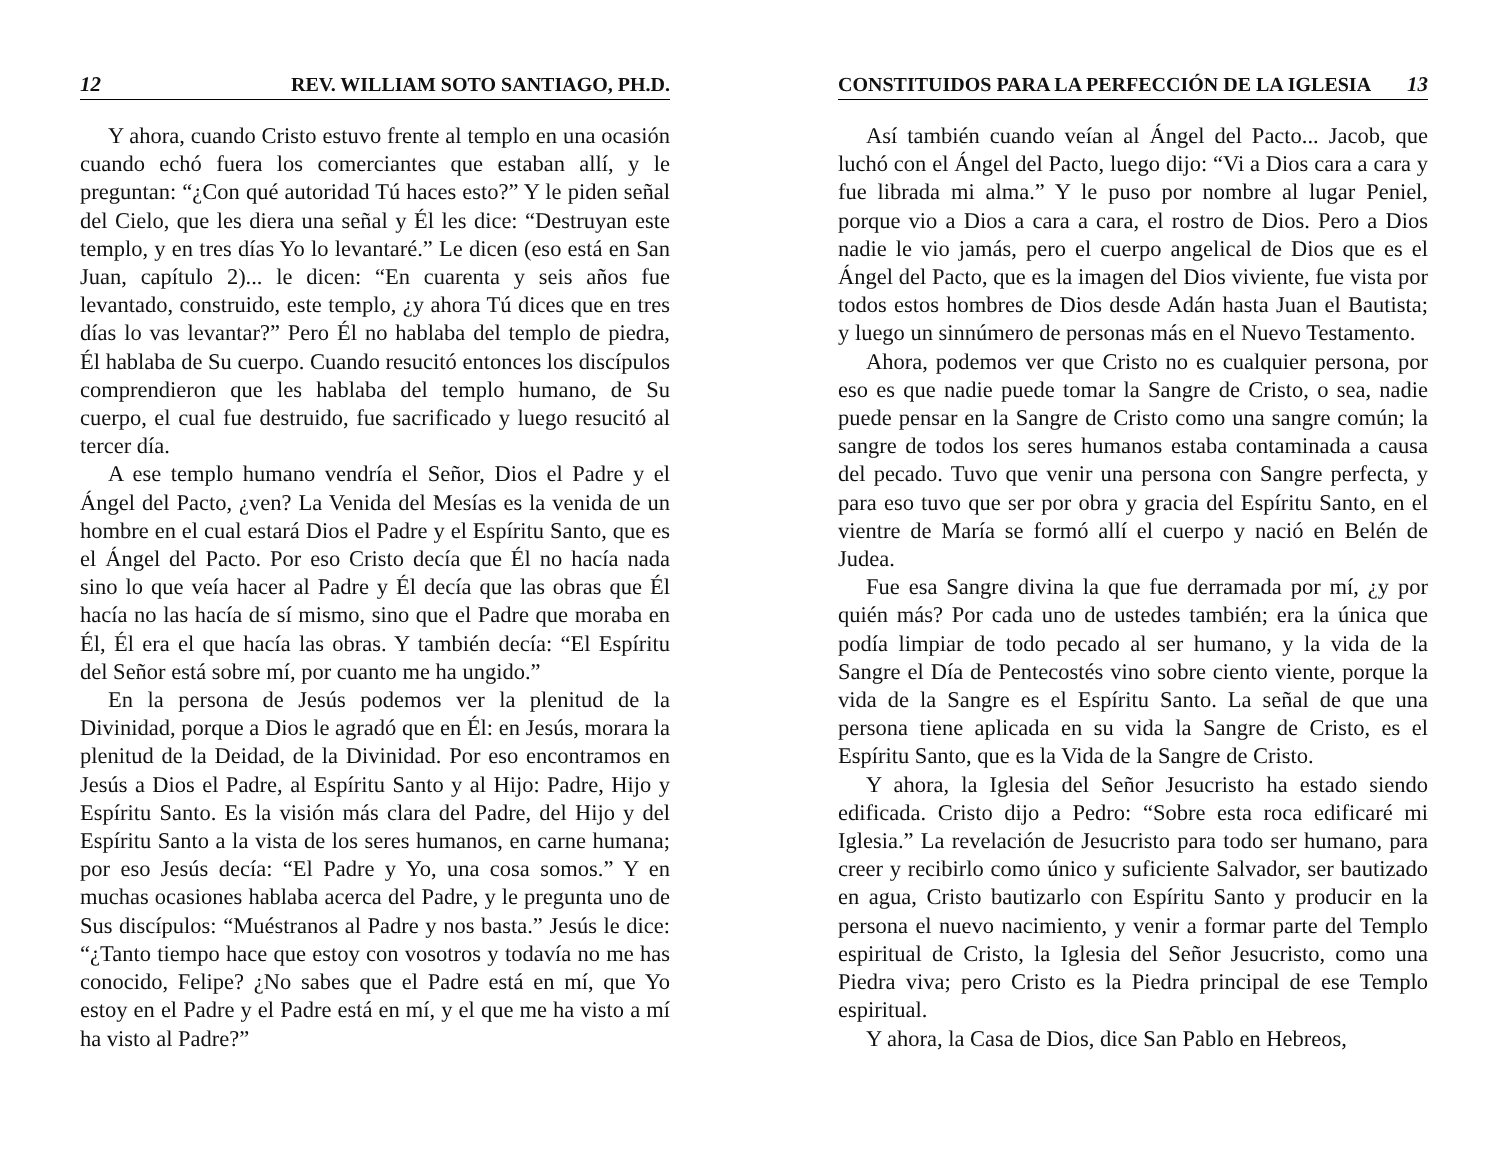12 REV. WILLIAM SOTO SANTIAGO, PH.D.
Y ahora, cuando Cristo estuvo frente al templo en una ocasión cuando echó fuera los comerciantes que estaban allí, y le preguntan: “¿Con qué autoridad Tú haces esto?” Y le piden señal del Cielo, que les diera una señal y Él les dice: “Destruyan este templo, y en tres días Yo lo levantaré.” Le dicen (eso está en San Juan, capítulo 2)... le dicen: “En cuarenta y seis años fue levantado, construido, este templo, ¿y ahora Tú dices que en tres días lo vas levantar?” Pero Él no hablaba del templo de piedra, Él hablaba de Su cuerpo. Cuando resucitó entonces los discípulos comprendieron que les hablaba del templo humano, de Su cuerpo, el cual fue destruido, fue sacrificado y luego resucitó al tercer día.
A ese templo humano vendría el Señor, Dios el Padre y el Ángel del Pacto, ¿ven? La Venida del Mesías es la venida de un hombre en el cual estará Dios el Padre y el Espíritu Santo, que es el Ángel del Pacto. Por eso Cristo decía que Él no hacía nada sino lo que veía hacer al Padre y Él decía que las obras que Él hacía no las hacía de sí mismo, sino que el Padre que moraba en Él, Él era el que hacía las obras. Y también decía: “El Espíritu del Señor está sobre mí, por cuanto me ha ungido.”
En la persona de Jesús podemos ver la plenitud de la Divinidad, porque a Dios le agradó que en Él: en Jesús, morara la plenitud de la Deidad, de la Divinidad. Por eso encontramos en Jesús a Dios el Padre, al Espíritu Santo y al Hijo: Padre, Hijo y Espíritu Santo. Es la visión más clara del Padre, del Hijo y del Espíritu Santo a la vista de los seres humanos, en carne humana; por eso Jesús decía: “El Padre y Yo, una cosa somos.” Y en muchas ocasiones hablaba acerca del Padre, y le pregunta uno de Sus discípulos: “Muéstranos al Padre y nos basta.” Jesús le dice: “¿Tanto tiempo hace que estoy con vosotros y todavía no me has conocido, Felipe? ¿No sabes que el Padre está en mí, que Yo estoy en el Padre y el Padre está en mí, y el que me ha visto a mí ha visto al Padre?”
CONSTITUIDOS PARA LA PERFECCIÓN DE LA IGLESIA 13
Así también cuando veían al Ángel del Pacto... Jacob, que luchó con el Ángel del Pacto, luego dijo: “Vi a Dios cara a cara y fue librada mi alma.” Y le puso por nombre al lugar Peniel, porque vio a Dios a cara a cara, el rostro de Dios. Pero a Dios nadie le vio jamás, pero el cuerpo angelical de Dios que es el Ángel del Pacto, que es la imagen del Dios viviente, fue vista por todos estos hombres de Dios desde Adán hasta Juan el Bautista; y luego un sinnúmero de personas más en el Nuevo Testamento.
Ahora, podemos ver que Cristo no es cualquier persona, por eso es que nadie puede tomar la Sangre de Cristo, o sea, nadie puede pensar en la Sangre de Cristo como una sangre común; la sangre de todos los seres humanos estaba contaminada a causa del pecado. Tuvo que venir una persona con Sangre perfecta, y para eso tuvo que ser por obra y gracia del Espíritu Santo, en el vientre de María se formó allí el cuerpo y nació en Belén de Judea.
Fue esa Sangre divina la que fue derramada por mí, ¿y por quién más? Por cada uno de ustedes también; era la única que podía limpiar de todo pecado al ser humano, y la vida de la Sangre el Día de Pentecostés vino sobre ciento viente, porque la vida de la Sangre es el Espíritu Santo. La señal de que una persona tiene aplicada en su vida la Sangre de Cristo, es el Espíritu Santo, que es la Vida de la Sangre de Cristo.
Y ahora, la Iglesia del Señor Jesucristo ha estado siendo edificada. Cristo dijo a Pedro: “Sobre esta roca edificaré mi Iglesia.” La revelación de Jesucristo para todo ser humano, para creer y recibirlo como único y suficiente Salvador, ser bautizado en agua, Cristo bautizarlo con Espíritu Santo y producir en la persona el nuevo nacimiento, y venir a formar parte del Templo espiritual de Cristo, la Iglesia del Señor Jesucristo, como una Piedra viva; pero Cristo es la Piedra principal de ese Templo espiritual.
Y ahora, la Casa de Dios, dice San Pablo en Hebreos,